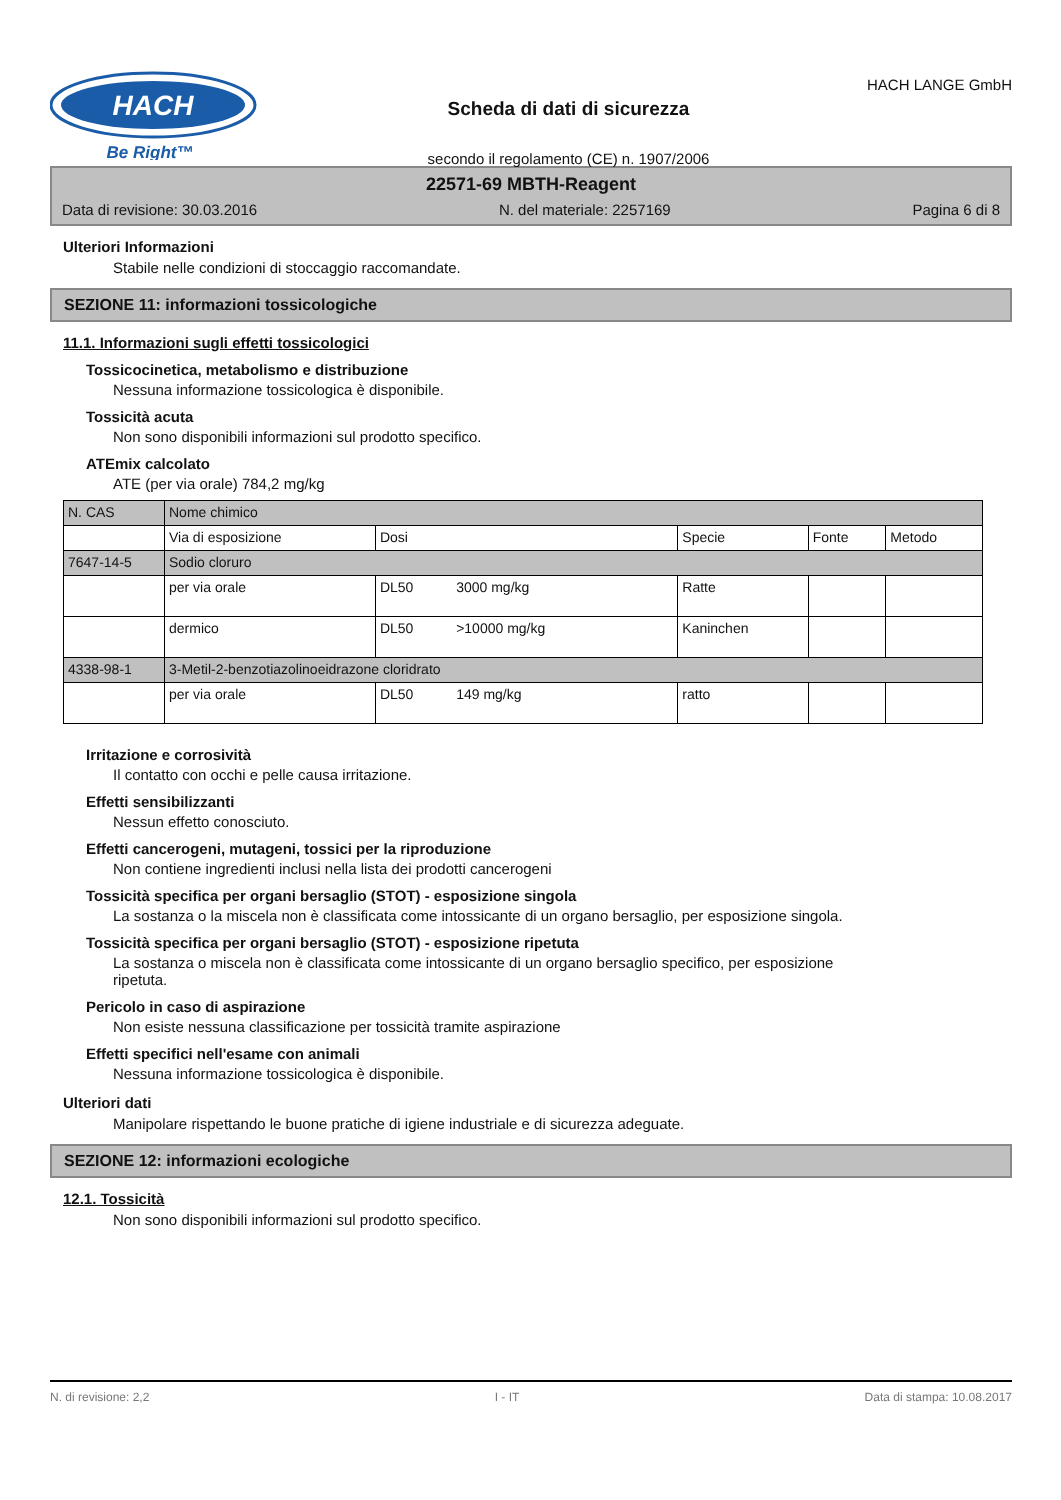HACH
Be Right™
Scheda di dati di sicurezza
secondo il regolamento (CE) n. 1907/2006
HACH LANGE GmbH
22571-69 MBTH-Reagent
Data di revisione: 30.03.2016 N. del materiale: 2257169 Pagina 6 di 8
Ulteriori Informazioni
Stabile nelle condizioni di stoccaggio raccomandate.
SEZIONE 11: informazioni tossicologiche
11.1. Informazioni sugli effetti tossicologici
Tossicocinetica, metabolismo e distribuzione
Nessuna informazione tossicologica è disponibile.
Tossicità acuta
Non sono disponibili informazioni sul prodotto specifico.
ATEmix calcolato
ATE (per via orale) 784,2 mg/kg
| N. CAS | Nome chimico | | | | |
| | Via di esposizione | Dosi | Specie | Fonte | Metodo |
| 7647-14-5 | Sodio cloruro | | | | |
| | per via orale | DL50 3000 mg/kg | Ratte | | |
| | dermico | DL50 >10000 mg/kg | Kaninchen | | |
| 4338-98-1 | 3-Metil-2-benzotiazolinoeidrazone cloridrato | | | | |
| | per via orale | DL50 149 mg/kg | ratto | | |
Irritazione e corrosività
Il contatto con occhi e pelle causa irritazione.
Effetti sensibilizzanti
Nessun effetto conosciuto.
Effetti cancerogeni, mutageni, tossici per la riproduzione
Non contiene ingredienti inclusi nella lista dei prodotti cancerogeni
Tossicità specifica per organi bersaglio (STOT) - esposizione singola
La sostanza o la miscela non è classificata come intossicante di un organo bersaglio, per esposizione singola.
Tossicità specifica per organi bersaglio (STOT) - esposizione ripetuta
La sostanza o miscela non è classificata come intossicante di un organo bersaglio specifico, per esposizione
ripetuta.
Pericolo in caso di aspirazione
Non esiste nessuna classificazione per tossicità tramite aspirazione
Effetti specifici nell'esame con animali
Nessuna informazione tossicologica è disponibile.
Ulteriori dati
Manipolare rispettando le buone pratiche di igiene industriale e di sicurezza adeguate.
SEZIONE 12: informazioni ecologiche
12.1. Tossicità
Non sono disponibili informazioni sul prodotto specifico.
N. di revisione: 2,2 I - IT Data di stampa: 10.08.2017